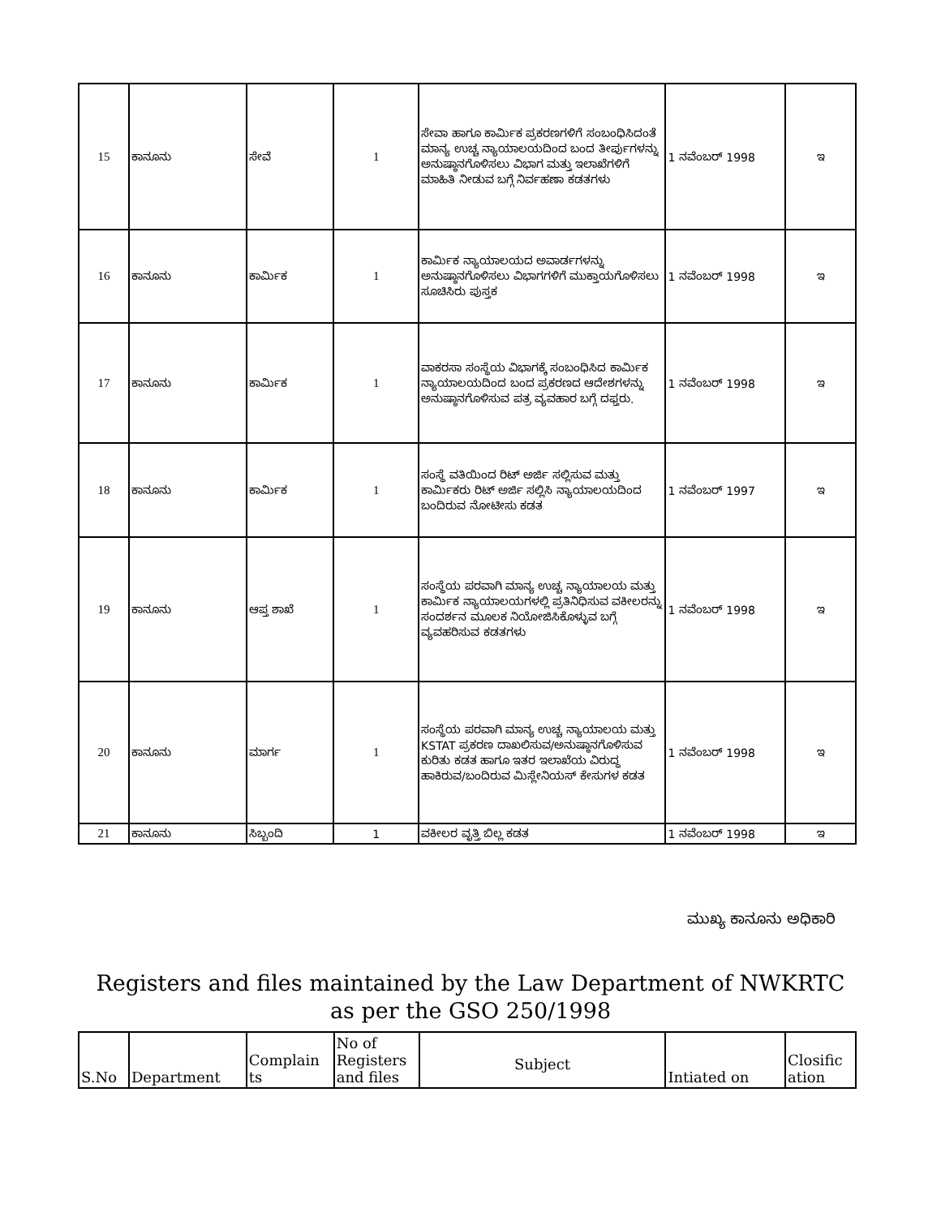| 15 | ಕಾನೂನು | ಸೇವೆ | 1 | ಸೇವಾ ಹಾಗೂ ಕಾರ್ಮಿಕ ಪ್ರಕರಣಗಳಿಗೆ ಸಂಬಂಧಿಸಿದಂತೆ ಮಾನ್ಯ ಉಚ್ಚ ನ್ಯಾಯಾಲಯದಿಂದ ಬಂದ ತೀರ್ಪುಗಳನ್ನು ಅನುಷ್ಠಾನಗೊಳಿಸಲು ವಿಭಾಗ ಮತ್ತು ಇಲಾಖೆಗಳಿಗೆ ಮಾಹಿತಿ ನೀಡುವ ಬಗ್ಗೆ ನಿರ್ವಹಣಾ ಕಡತಗಳು | 1 ನವೆಂಬರ್ 1998 | ಇ |
| 16 | ಕಾನೂನು | ಕಾರ್ಮಿಕ | 1 | ಕಾರ್ಮಿಕ ನ್ಯಾಯಾಲಯದ ಅವಾರ್ಡಗಳನ್ನು ಅನುಷ್ಠಾನಗೊಳಿಸಲು ವಿಭಾಗಗಳಿಗೆ ಮುಕ್ತಾಯಗೊಳಿಸಲು ಸೂಚಿಸಿರು ಪುಸ್ತಕ | 1 ನವೆಂಬರ್ 1998 | ಇ |
| 17 | ಕಾನೂನು | ಕಾರ್ಮಿಕ | 1 | ವಾಕರಸಾ ಸಂಸ್ಥೆಯ ವಿಭಾಗಕ್ಕೆ ಸಂಬಂಧಿಸಿದ ಕಾರ್ಮಿಕ ನ್ಯಾಯಾಲಯದಿಂದ ಬಂದ ಪ್ರಕರಣದ ಆದೇಶಗಳನ್ನು ಅನುಷ್ಠಾನಗೊಳಿಸುವ ಪತ್ರ ವ್ಯವಹಾರ ಬಗ್ಗೆ ದಫ್ತರು. | 1 ನವೆಂಬರ್ 1998 | ಇ |
| 18 | ಕಾನೂನು | ಕಾರ್ಮಿಕ | 1 | ಸಂಸ್ಥೆ ವತಿಯಿಂದ ರಿಟ್ ಅರ್ಜಿ ಸಲ್ಲಿಸುವ ಮತ್ತು ಕಾರ್ಮಿಕರು ರಿಟ್ ಅರ್ಜಿ ಸಲ್ಲಿಸಿ ನ್ಯಾಯಾಲಯದಿಂದ ಬಂದಿರುವ ನೋಟೀಸು ಕಡತ | 1 ನವೆಂಬರ್ 1997 | ಇ |
| 19 | ಕಾನೂನು | ಆಪ್ತ ಶಾಖೆ | 1 | ಸಂಸ್ಥೆಯ ಪರವಾಗಿ ಮಾನ್ಯ ಉಚ್ಚ ನ್ಯಾಯಾಲಯ ಮತ್ತು ಕಾರ್ಮಿಕ ನ್ಯಾಯಾಲಯಗಳಲ್ಲಿ ಪ್ರತಿನಿಧಿಸುವ ವಕೀಲರನ್ನು ಸಂದರ್ಶನ ಮೂಲಕ ನಿಯೋಜಿಸಿಕೊಳ್ಳುವ ಬಗ್ಗೆ ವ್ಯವಹರಿಸುವ ಕಡತಗಳು | 1 ನವೆಂಬರ್ 1998 | ಇ |
| 20 | ಕಾನೂನು | ಮಾರ್ಗ | 1 | ಸಂಸ್ಥೆಯ ಪರವಾಗಿ ಮಾನ್ಯ ಉಚ್ಚ ನ್ಯಾಯಾಲಯ ಮತ್ತು KSTAT ಪ್ರಕರಣ ದಾಖಲಿಸುವ/ಅನುಷ್ಠಾನಗೊಳಿಸುವ ಕುರಿತು ಕಡತ ಹಾಗೂ ಇತರ ಇಲಾಖೆಯ ವಿರುದ್ಧ ಹಾಕಿರುವ/ಬಂದಿರುವ ಮಿಸ್ಲೇನಿಯಸ್ ಕೇಸುಗಳ ಕಡತ | 1 ನವೆಂಬರ್ 1998 | ಇ |
| 21 | ಕಾನೂನು | ಸಿಬ್ಬಂದಿ | 1 | ವಕೀಲರ ವೃತ್ತಿ ಬಿಲ್ಲ ಕಡತ | 1 ನವೆಂಬರ್ 1998 | ಇ |
ಮುಖ್ಯ ಕಾನೂನು ಅಧಿಕಾರಿ
Registers and files maintained by the Law Department of NWKRTC as per the GSO 250/1998
| S.No | Department | Complain ts | No of Registers and files | Subject | Intiated on | Closific ation |